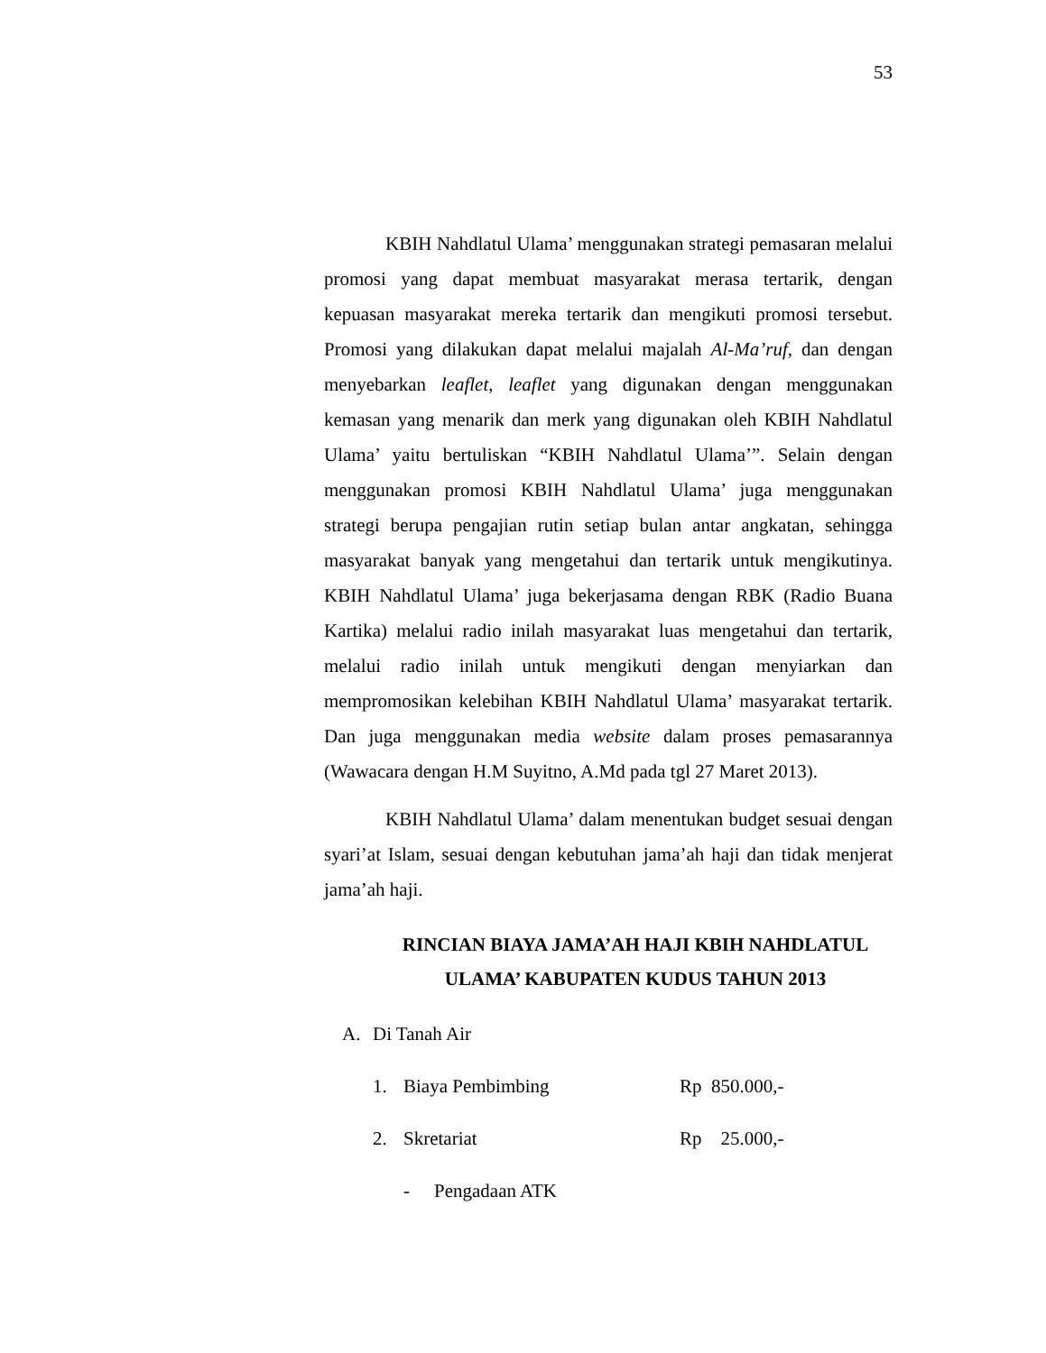53
KBIH Nahdlatul Ulama’ menggunakan strategi pemasaran melalui promosi yang dapat membuat masyarakat merasa tertarik, dengan kepuasan masyarakat mereka tertarik dan mengikuti promosi tersebut. Promosi yang dilakukan dapat melalui majalah Al-Ma’ruf, dan dengan menyebarkan leaflet, leaflet yang digunakan dengan menggunakan kemasan yang menarik dan merk yang digunakan oleh KBIH Nahdlatul Ulama’ yaitu bertuliskan “KBIH Nahdlatul Ulama’”. Selain dengan menggunakan promosi KBIH Nahdlatul Ulama’ juga menggunakan strategi berupa pengajian rutin setiap bulan antar angkatan, sehingga masyarakat banyak yang mengetahui dan tertarik untuk mengikutinya. KBIH Nahdlatul Ulama’ juga bekerjasama dengan RBK (Radio Buana Kartika) melalui radio inilah masyarakat luas mengetahui dan tertarik, melalui radio inilah untuk mengikuti dengan menyiarkan dan mempromosikan kelebihan KBIH Nahdlatul Ulama’ masyarakat tertarik. Dan juga menggunakan media website dalam proses pemasarannya (Wawacara dengan H.M Suyitno, A.Md pada tgl 27 Maret 2013).
KBIH Nahdlatul Ulama’ dalam menentukan budget sesuai dengan syari’at Islam, sesuai dengan kebutuhan jama’ah haji dan tidak menjerat jama’ah haji.
RINCIAN BIAYA JAMA’AH HAJI KBIH NAHDLATUL ULAMA’ KABUPATEN KUDUS TAHUN 2013
A. Di Tanah Air
1. Biaya Pembimbing Rp 850.000,-
2. Skretariat Rp 25.000,-
- Pengadaan ATK